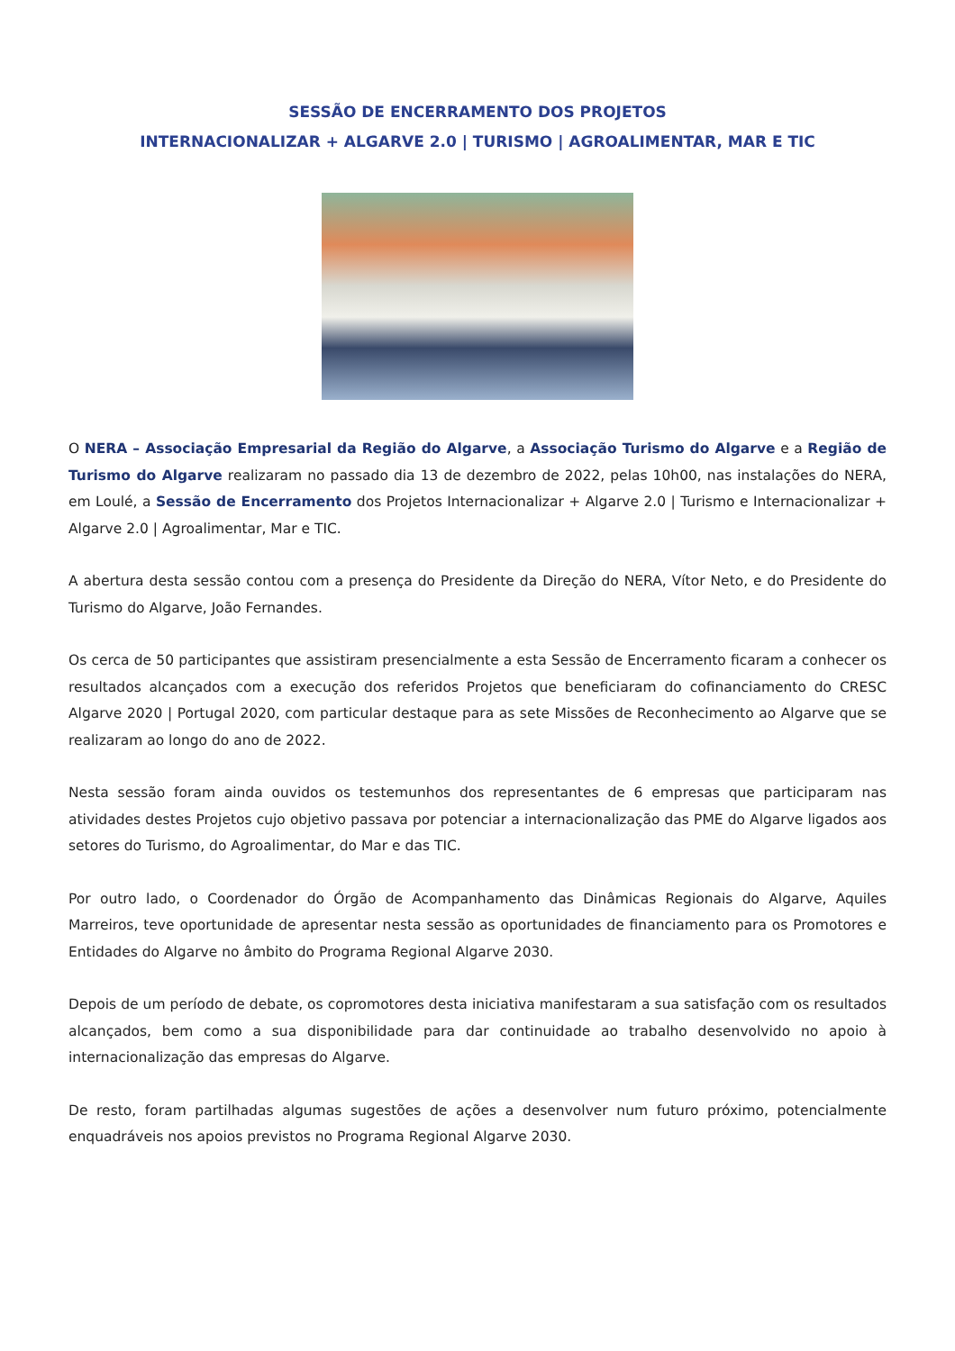SESSÃO DE ENCERRAMENTO DOS PROJETOS
INTERNACIONALIZAR + ALGARVE 2.0 | TURISMO | AGROALIMENTAR, MAR E TIC
O NERA – Associação Empresarial da Região do Algarve, a Associação Turismo do Algarve e a Região de Turismo do Algarve realizaram no passado dia 13 de dezembro de 2022, pelas 10h00, nas instalações do NERA, em Loulé, a Sessão de Encerramento dos Projetos Internacionalizar + Algarve 2.0 | Turismo e Internacionalizar + Algarve 2.0 | Agroalimentar, Mar e TIC.
A abertura desta sessão contou com a presença do Presidente da Direção do NERA, Vítor Neto, e do Presidente do Turismo do Algarve, João Fernandes.
Os cerca de 50 participantes que assistiram presencialmente a esta Sessão de Encerramento ficaram a conhecer os resultados alcançados com a execução dos referidos Projetos que beneficiaram do cofinanciamento do CRESC Algarve 2020 | Portugal 2020, com particular destaque para as sete Missões de Reconhecimento ao Algarve que se realizaram ao longo do ano de 2022.
Nesta sessão foram ainda ouvidos os testemunhos dos representantes de 6 empresas que participaram nas atividades destes Projetos cujo objetivo passava por potenciar a internacionalização das PME do Algarve ligados aos setores do Turismo, do Agroalimentar, do Mar e das TIC.
Por outro lado, o Coordenador do Órgão de Acompanhamento das Dinâmicas Regionais do Algarve, Aquiles Marreiros, teve oportunidade de apresentar nesta sessão as oportunidades de financiamento para os Promotores e Entidades do Algarve no âmbito do Programa Regional Algarve 2030.
Depois de um período de debate, os copromotores desta iniciativa manifestaram a sua satisfação com os resultados alcançados, bem como a sua disponibilidade para dar continuidade ao trabalho desenvolvido no apoio à internacionalização das empresas do Algarve.
De resto, foram partilhadas algumas sugestões de ações a desenvolver num futuro próximo, potencialmente enquadráveis nos apoios previstos no Programa Regional Algarve 2030.